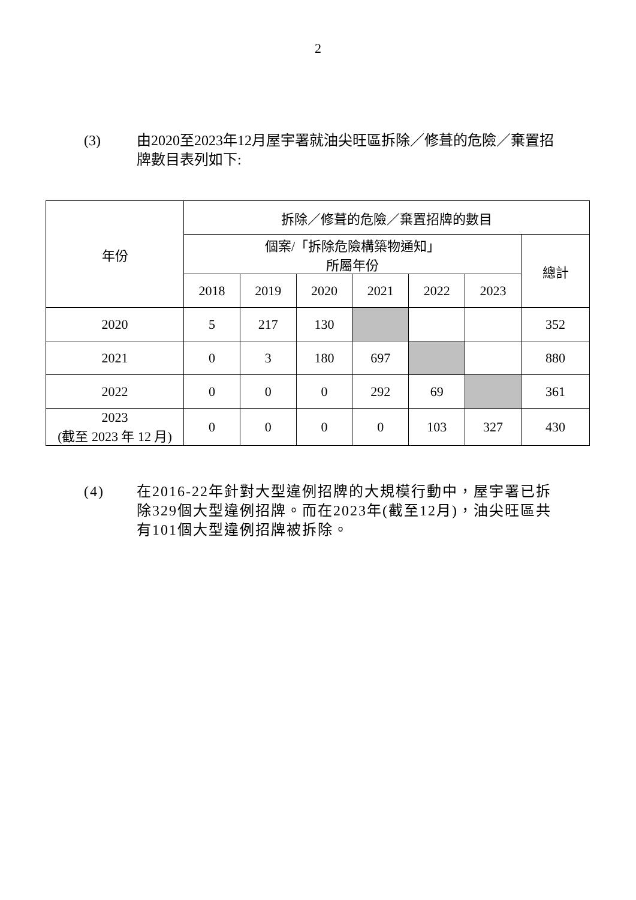2
(3) 由2020至2023年12月屋宇署就油尖旺區拆除／修葺的危險／棄置招牌數目表列如下:
| 年份 | 拆除／修葺的危險／棄置招牌的數目 | | | | | | |
| --- | --- | --- | --- | --- | --- | --- | --- |
| | 個案/「拆除危險構築物通知」 所屬年份 | | | | | | 總計 |
| | 2018 | 2019 | 2020 | 2021 | 2022 | 2023 | |
| 2020 | 5 | 217 | 130 | | | | 352 |
| 2021 | 0 | 3 | 180 | 697 | | | 880 |
| 2022 | 0 | 0 | 0 | 292 | 69 | | 361 |
| 2023 (截至 2023 年 12 月) | 0 | 0 | 0 | 0 | 103 | 327 | 430 |
(4) 在2016-22年針對大型違例招牌的大規模行動中，屋宇署已拆除329個大型違例招牌。而在2023年(截至12月)，油尖旺區共有101個大型違例招牌被拆除。